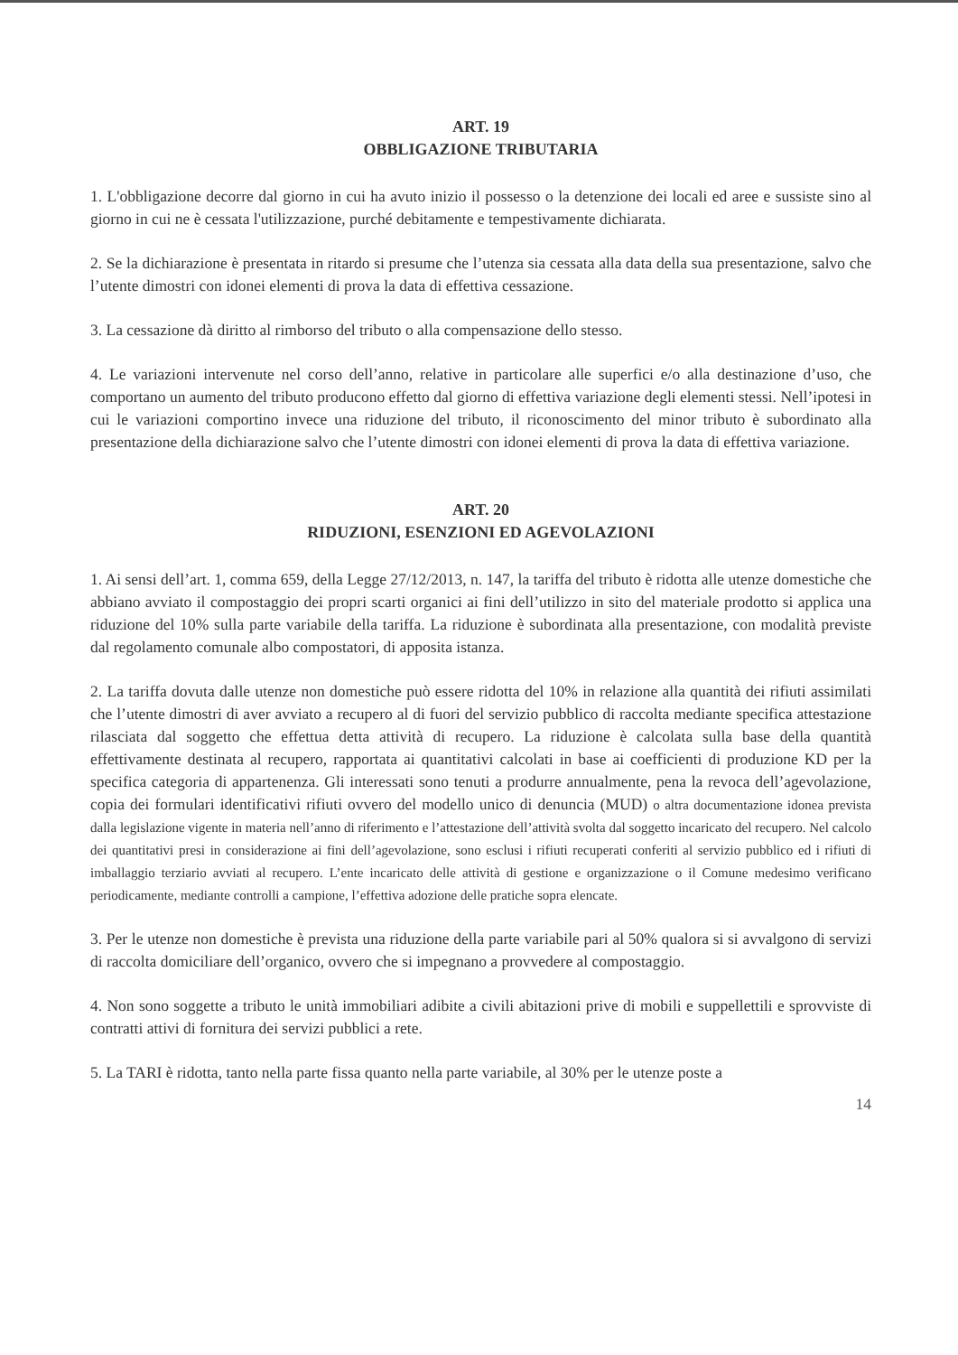ART. 19
OBBLIGAZIONE TRIBUTARIA
1. L'obbligazione decorre dal giorno in cui ha avuto inizio il possesso o la detenzione dei locali ed aree e sussiste sino al giorno in cui ne è cessata l'utilizzazione, purché debitamente e tempestivamente dichiarata.
2. Se la dichiarazione è presentata in ritardo si presume che l’utenza sia cessata alla data della sua presentazione, salvo che l’utente dimostri con idonei elementi di prova la data di effettiva cessazione.
3. La cessazione dà diritto al rimborso del tributo o alla compensazione dello stesso.
4. Le variazioni intervenute nel corso dell’anno, relative in particolare alle superfici e/o alla destinazione d’uso, che comportano un aumento del tributo producono effetto dal giorno di effettiva variazione degli elementi stessi. Nell’ipotesi in cui le variazioni comportino invece una riduzione del tributo, il riconoscimento del minor tributo è subordinato alla presentazione della dichiarazione salvo che l’utente dimostri con idonei elementi di prova la data di effettiva variazione.
ART. 20
RIDUZIONI, ESENZIONI ED AGEVOLAZIONI
1. Ai sensi dell’art. 1, comma 659, della Legge 27/12/2013, n. 147, la tariffa del tributo è ridotta alle utenze domestiche che abbiano avviato il compostaggio dei propri scarti organici ai fini dell’utilizzo in sito del materiale prodotto si applica una riduzione del 10% sulla parte variabile della tariffa. La riduzione è subordinata alla presentazione, con modalità previste dal regolamento comunale albo compostatori, di apposita istanza.
2. La tariffa dovuta dalle utenze non domestiche può essere ridotta del 10% in relazione alla quantità dei rifiuti assimilati che l’utente dimostri di aver avviato a recupero al di fuori del servizio pubblico di raccolta mediante specifica attestazione rilasciata dal soggetto che effettua detta attività di recupero. La riduzione è calcolata sulla base della quantità effettivamente destinata al recupero, rapportata ai quantitativi calcolati in base ai coefficienti di produzione KD per la specifica categoria di appartenenza. Gli interessati sono tenuti a produrre annualmente, pena la revoca dell’agevolazione, copia dei formulari identificativi rifiuti ovvero del modello unico di denuncia (MUD) o altra documentazione idonea prevista dalla legislazione vigente in materia nell’anno di riferimento e l’attestazione dell’attività svolta dal soggetto incaricato del recupero. Nel calcolo dei quantitativi presi in considerazione ai fini dell’agevolazione, sono esclusi i rifiuti recuperati conferiti al servizio pubblico ed i rifiuti di imballaggio terziario avviati al recupero. L’ente incaricato delle attività di gestione e organizzazione o il Comune medesimo verificano periodicamente, mediante controlli a campione, l’effettiva adozione delle pratiche sopra elencate.
3. Per le utenze non domestiche è prevista una riduzione della parte variabile pari al 50% qualora si si avvalgono di servizi di raccolta domiciliare dell’organico, ovvero che si impegnano a provvedere al compostaggio.
4. Non sono soggette a tributo le unità immobiliari adibite a civili abitazioni prive di mobili e suppellettili e sprovviste di contratti attivi di fornitura dei servizi pubblici a rete.
5. La TARI è ridotta, tanto nella parte fissa quanto nella parte variabile, al 30% per le utenze poste a
14